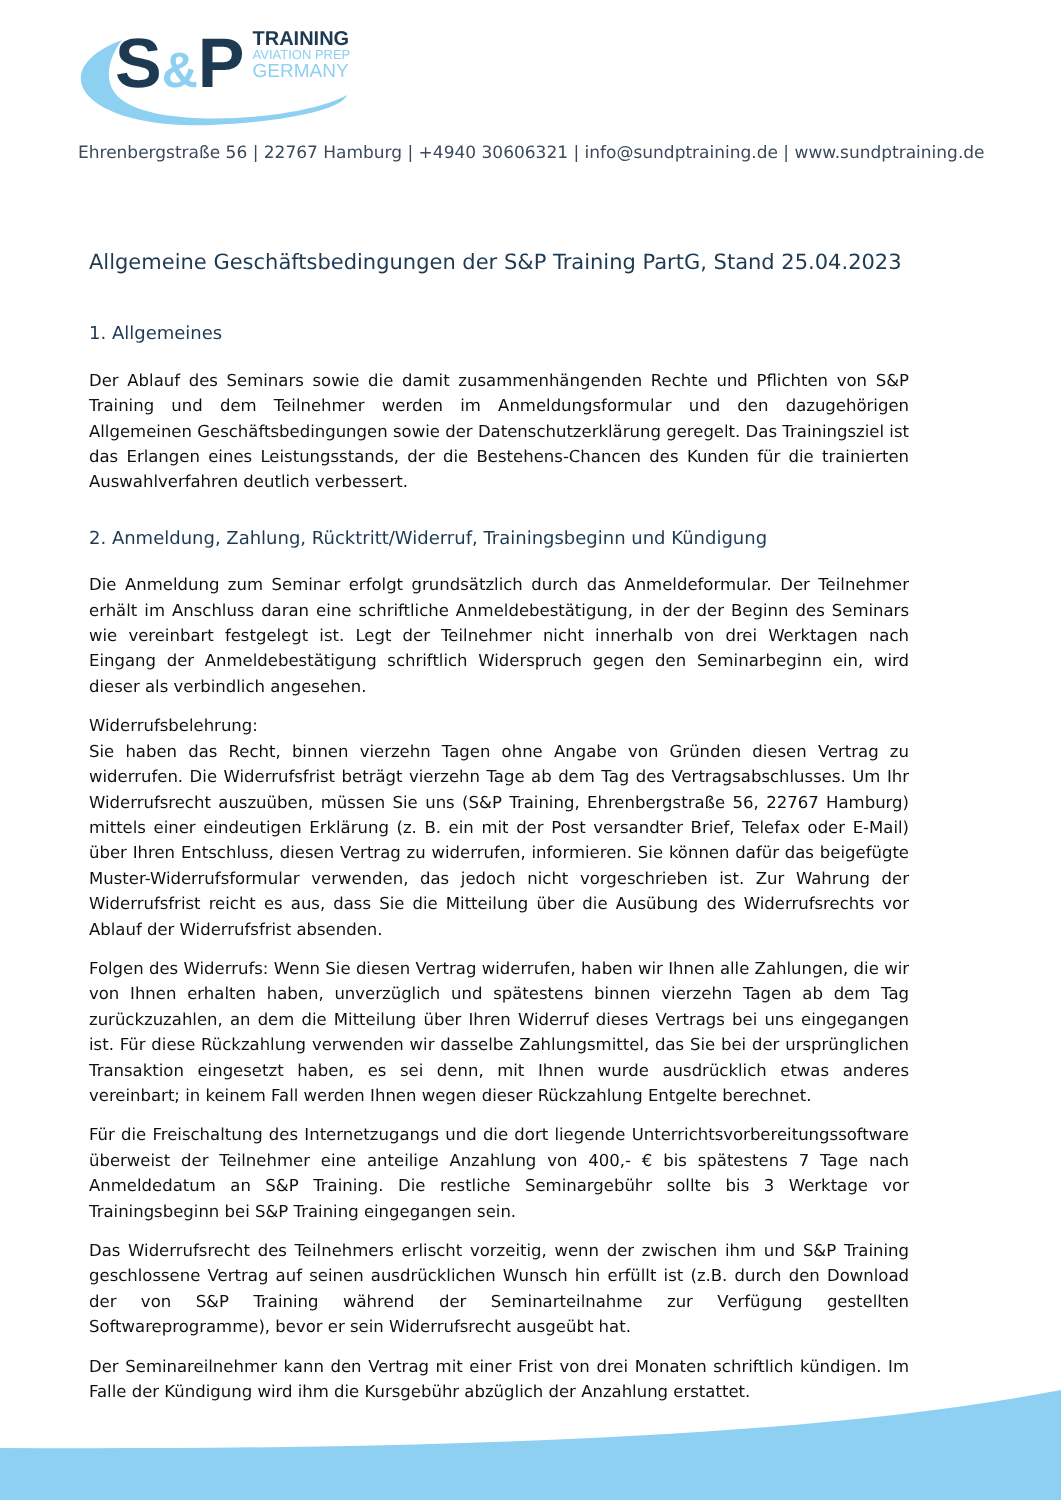S&P TRAINING AVIATION PREP GERMANY
Ehrenbergstraße 56 | 22767 Hamburg | +4940 30606321 | info@sundptraining.de | www.sundptraining.de
Allgemeine Geschäftsbedingungen der S&P Training PartG, Stand 25.04.2023
1. Allgemeines
Der Ablauf des Seminars sowie die damit zusammenhängenden Rechte und Pflichten von S&P Training und dem Teilnehmer werden im Anmeldungsformular und den dazugehörigen Allgemeinen Geschäfts­bedingungen sowie der Datenschutzerklärung geregelt. Das Trainingsziel ist das Erlangen eines Leis­tungsstands, der die Bestehens-Chancen des Kunden für die trainierten Auswahlverfahren deutlich ver­bessert.
2. Anmeldung, Zahlung, Rücktritt/Widerruf, Trainingsbeginn und Kündigung
Die Anmeldung zum Seminar erfolgt grundsätzlich durch das Anmeldeformular. Der Teilnehmer erhält im Anschluss daran eine schriftliche Anmeldebestätigung, in der der Beginn des Seminars wie vereinbart festgelegt ist. Legt der Teilnehmer nicht innerhalb von drei Werktagen nach Eingang der Anmeldebe­stätigung schriftlich Widerspruch gegen den Seminarbeginn ein, wird dieser als verbindlich angesehen.
Widerrufsbelehrung:
Sie haben das Recht, binnen vierzehn Tagen ohne Angabe von Gründen diesen Vertrag zu widerrufen. Die Widerrufsfrist beträgt vierzehn Tage ab dem Tag des Vertragsabschlusses. Um Ihr Widerrufsrecht auszuüben, müssen Sie uns (S&P Training, Ehrenbergstraße 56, 22767 Hamburg) mittels einer eindeu­tigen Erklärung (z. B. ein mit der Post versandter Brief, Telefax oder E-Mail) über Ihren Entschluss, diesen Vertrag zu widerrufen, informieren. Sie können dafür das beigefügte Muster-Widerrufsformular verwenden, das jedoch nicht vorgeschrieben ist. Zur Wahrung der Widerrufsfrist reicht es aus, dass Sie die Mitteilung über die Ausübung des Widerrufsrechts vor Ablauf der Widerrufsfrist absenden.
Folgen des Widerrufs: Wenn Sie diesen Vertrag widerrufen, haben wir Ihnen alle Zahlungen, die wir von Ihnen erhalten haben, unverzüglich und spätestens binnen vierzehn Tagen ab dem Tag zurückzuzahlen, an dem die Mitteilung über Ihren Widerruf dieses Vertrags bei uns eingegangen ist. Für diese Rückzah­lung verwenden wir dasselbe Zahlungsmittel, das Sie bei der ursprünglichen Transaktion eingesetzt haben, es sei denn, mit Ihnen wurde ausdrücklich etwas anderes vereinbart; in keinem Fall werden Ihnen wegen dieser Rückzahlung Entgelte berechnet.
Für die Freischaltung des Internetzugangs und die dort liegende Unterrichtsvorbereitungssoftware überweist der Teilnehmer eine anteilige Anzahlung von 400,- € bis spätestens 7 Tage nach Anmeldeda­tum an S&P Training. Die restliche Seminargebühr sollte bis 3 Werktage vor Trainingsbeginn bei S&P Training eingegangen sein.
Das Widerrufsrecht des Teilnehmers erlischt vorzeitig, wenn der zwischen ihm und S&P Training ge­schlossene Vertrag auf seinen ausdrücklichen Wunsch hin erfüllt ist (z.B. durch den Download der von S&P Training während der Seminarteilnahme zur Verfügung gestellten Softwareprogramme), bevor er sein Widerrufsrecht ausgeübt hat.
Der Seminareilnehmer kann den Vertrag mit einer Frist von drei Monaten schriftlich kündigen. Im Falle der Kündigung wird ihm die Kursgebühr abzüglich der Anzahlung erstattet.